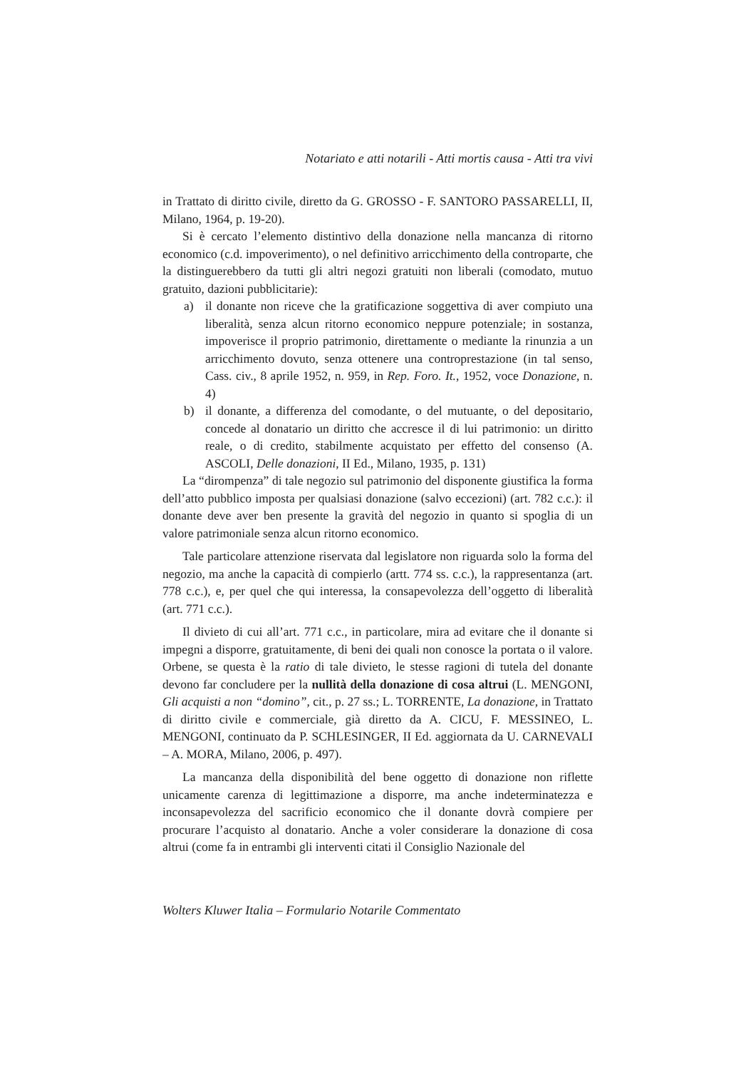Notariato e atti notarili - Atti mortis causa - Atti tra vivi
in Trattato di diritto civile, diretto da G. GROSSO - F. SANTORO PASSARELLI, II, Milano, 1964, p. 19-20).
Si è cercato l’elemento distintivo della donazione nella mancanza di ritorno economico (c.d. impoverimento), o nel definitivo arricchimento della controparte, che la distinguerebbero da tutti gli altri negozi gratuiti non liberali (comodato, mutuo gratuito, dazioni pubblicitarie):
a) il donante non riceve che la gratificazione soggettiva di aver compiuto una liberalità, senza alcun ritorno economico neppure potenziale; in sostanza, impoverisce il proprio patrimonio, direttamente o mediante la rinunzia a un arricchimento dovuto, senza ottenere una controprestazione (in tal senso, Cass. civ., 8 aprile 1952, n. 959, in Rep. Foro. It., 1952, voce Donazione, n. 4)
b) il donante, a differenza del comodante, o del mutuante, o del depositario, concede al donatario un diritto che accresce il di lui patrimonio: un diritto reale, o di credito, stabilmente acquistato per effetto del consenso (A. ASCOLI, Delle donazioni, II Ed., Milano, 1935, p. 131)
La “dirompenza” di tale negozio sul patrimonio del disponente giustifica la forma dell’atto pubblico imposta per qualsiasi donazione (salvo eccezioni) (art. 782 c.c.): il donante deve aver ben presente la gravità del negozio in quanto si spoglia di un valore patrimoniale senza alcun ritorno economico.
Tale particolare attenzione riservata dal legislatore non riguarda solo la forma del negozio, ma anche la capacità di compierlo (artt. 774 ss. c.c.), la rappresentanza (art. 778 c.c.), e, per quel che qui interessa, la consapevolezza dell’oggetto di liberalità (art. 771 c.c.).
Il divieto di cui all’art. 771 c.c., in particolare, mira ad evitare che il donante si impegni a disporre, gratuitamente, di beni dei quali non conosce la portata o il valore. Orbene, se questa è la ratio di tale divieto, le stesse ragioni di tutela del donante devono far concludere per la nullità della donazione di cosa altrui (L. MENGONI, Gli acquisti a non “domino”, cit., p. 27 ss.; L. TORRENTE, La donazione, in Trattato di diritto civile e commerciale, già diretto da A. CICU, F. MESSINEO, L. MENGONI, continuato da P. SCHLESINGER, II Ed. aggiornata da U. CARNEVALI – A. MORA, Milano, 2006, p. 497).
La mancanza della disponibilità del bene oggetto di donazione non riflette unicamente carenza di legittimazione a disporre, ma anche indeterminatezza e inconsapevolezza del sacrificio economico che il donante dovrà compiere per procurare l’acquisto al donatario. Anche a voler considerare la donazione di cosa altrui (come fa in entrambi gli interventi citati il Consiglio Nazionale del
Wolters Kluwer Italia – Formulario Notarile Commentato